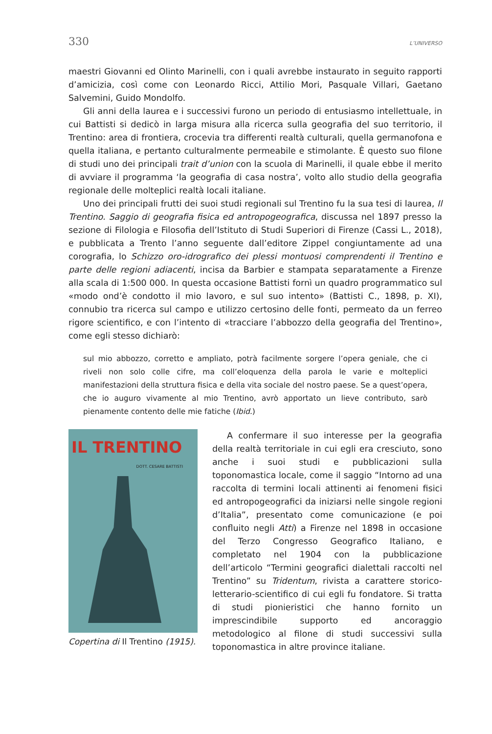330 L’UNIVERSO
maestri Giovanni ed Olinto Marinelli, con i quali avrebbe instaurato in seguito rapporti d’amicizia, così come con Leonardo Ricci, Attilio Mori, Pasquale Villari, Gaetano Salvemini, Guido Mondolfo.
Gli anni della laurea e i successivi furono un periodo di entusiasmo intellettuale, in cui Battisti si dedicò in larga misura alla ricerca sulla geografia del suo territorio, il Trentino: area di frontiera, crocevia tra differenti realtà culturali, quella germanofona e quella italiana, e pertanto culturalmente permeabile e stimolante. È questo suo filone di studi uno dei principali trait d’union con la scuola di Marinelli, il quale ebbe il merito di avviare il programma ‘la geografia di casa nostra’, volto allo studio della geografia regionale delle molteplici realtà locali italiane.
Uno dei principali frutti dei suoi studi regionali sul Trentino fu la sua tesi di laurea, Il Trentino. Saggio di geografia fisica ed antropogeografica, discussa nel 1897 presso la sezione di Filologia e Filosofia dell’Istituto di Studi Superiori di Firenze (Cassi L., 2018), e pubblicata a Trento l’anno seguente dall’editore Zippel congiuntamente ad una corografia, lo Schizzo oro-idrografico dei plessi montuosi comprendenti il Trentino e parte delle regioni adiacenti, incisa da Barbier e stampata separatamente a Firenze alla scala di 1:500 000. In questa occasione Battisti fornì un quadro programmatico sul «modo ond’è condotto il mio lavoro, e sul suo intento» (Battisti C., 1898, p. XI), connubio tra ricerca sul campo e utilizzo certosino delle fonti, permeato da un ferreo rigore scientifico, e con l’intento di «tracciare l’abbozzo della geografia del Trentino», come egli stesso dichiarò:
sul mio abbozzo, corretto e ampliato, potrà facilmente sorgere l’opera geniale, che ci riveli non solo colle cifre, ma coll’eloquenza della parola le varie e molteplici manifestazioni della struttura fisica e della vita sociale del nostro paese. Se a quest’opera, che io auguro vivamente al mio Trentino, avrò apportato un lieve contributo, sarò pienamente contento delle mie fatiche (Ibid.)
IL TRENTINO
DOTT. CESARE BATTISTI
Copertina di Il Trentino (1915).
A confermare il suo interesse per la geografia della realtà territoriale in cui egli era cresciuto, sono anche i suoi studi e pubblicazioni sulla toponomastica locale, come il saggio “Intorno ad una raccolta di termini locali attinenti ai fenomeni fisici ed antropogeografici da iniziarsi nelle singole regioni d’Italia”, presentato come comunicazione (e poi confluito negli Atti) a Firenze nel 1898 in occasione del Terzo Congresso Geografico Italiano, e completato nel 1904 con la pubblicazione dell’articolo “Termini geografici dialettali raccolti nel Trentino” su Tridentum, rivista a carattere storico-letterario-scientifico di cui egli fu fondatore. Si tratta di studi pionieristici che hanno fornito un imprescindibile supporto ed ancoraggio metodologico al filone di studi successivi sulla toponomastica in altre province italiane.